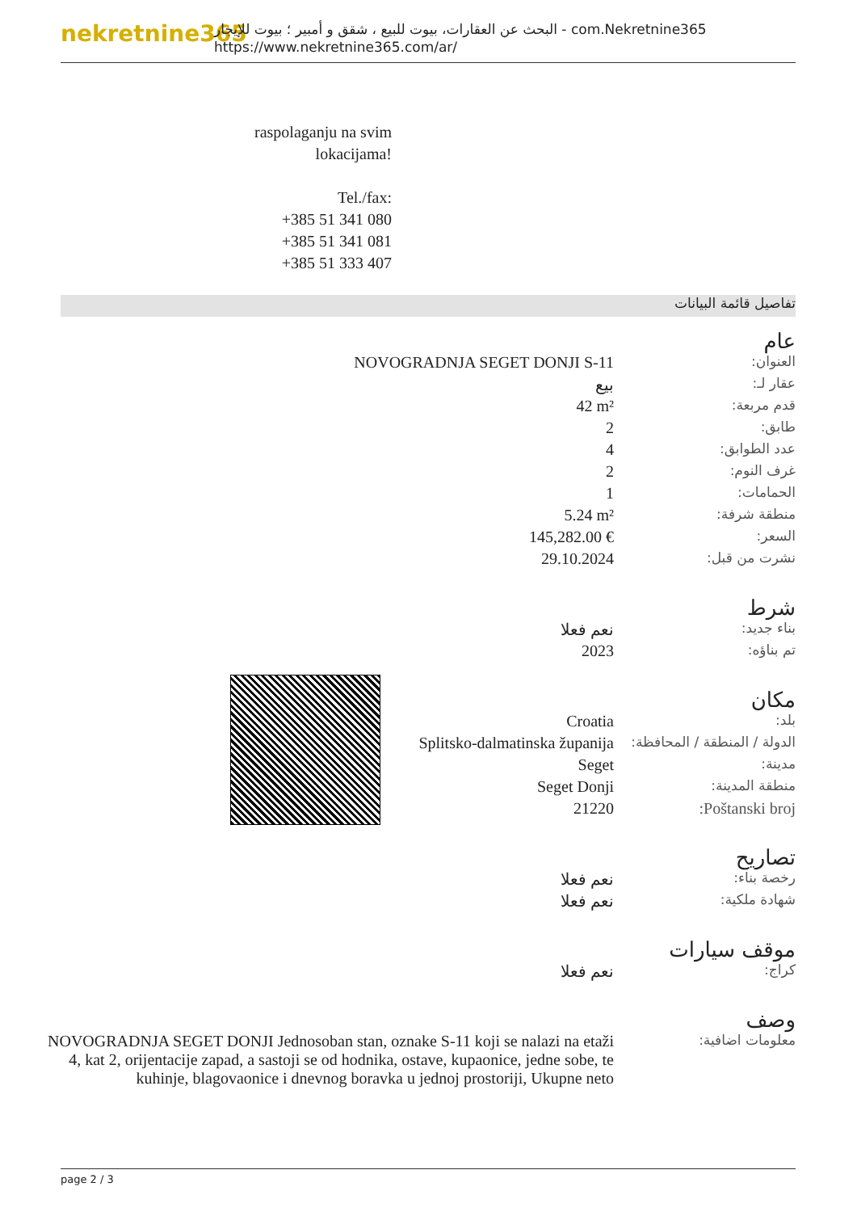nekretnine365
البحث عن العقارات، بيوت للبيع ، شقق و أمبير ؛ بيوت للإيجار - com.Nekretnine365
https://www.nekretnine365.com/ar/
raspolaganju na svim lokacijama!
Tel./fax:
+385 51 341 080
+385 51 341 081
+385 51 333 407
تفاصيل قائمة البيانات
| عام | |
| العنوان: | NOVOGRADNJA SEGET DONJI S-11 |
| عقار لـ: | بيع |
| قدم مربعة: | 42 m² |
| طابق: | 2 |
| عدد الطوابق: | 4 |
| غرف النوم: | 2 |
| الحمامات: | 1 |
| منطقة شرفة: | 5.24 m² |
| السعر: | 145,282.00 € |
| نشرت من قبل: | 29.10.2024 |
| شرط | |
| بناء جديد: | نعم فعلا |
| تم بناؤه: | 2023 |
| مكان | |
| بلد: | Croatia |
| الدولة / المنطقة / المحافظة: | Splitsko-dalmatinska županija |
| مدينة: | Seget |
| منطقة المدينة: | Seget Donji |
| Poštanski broj: | 21220 |
| تصاريح | |
| رخصة بناء: | نعم فعلا |
| شهادة ملكية: | نعم فعلا |
| موقف سيارات | |
| كراج: | نعم فعلا |
| وصف | |
| معلومات اضافية: | NOVOGRADNJA SEGET DONJI Jednosoban stan, oznake S-11 koji se nalazi na etaži 4, kat 2, orijentacije zapad, a sastoji se od hodnika, ostave, kupaonice, jedne sobe, te kuhinje, blagovaonice i dnevnog boravka u jednoj prostoriji, Ukupne neto |
page 2 / 3